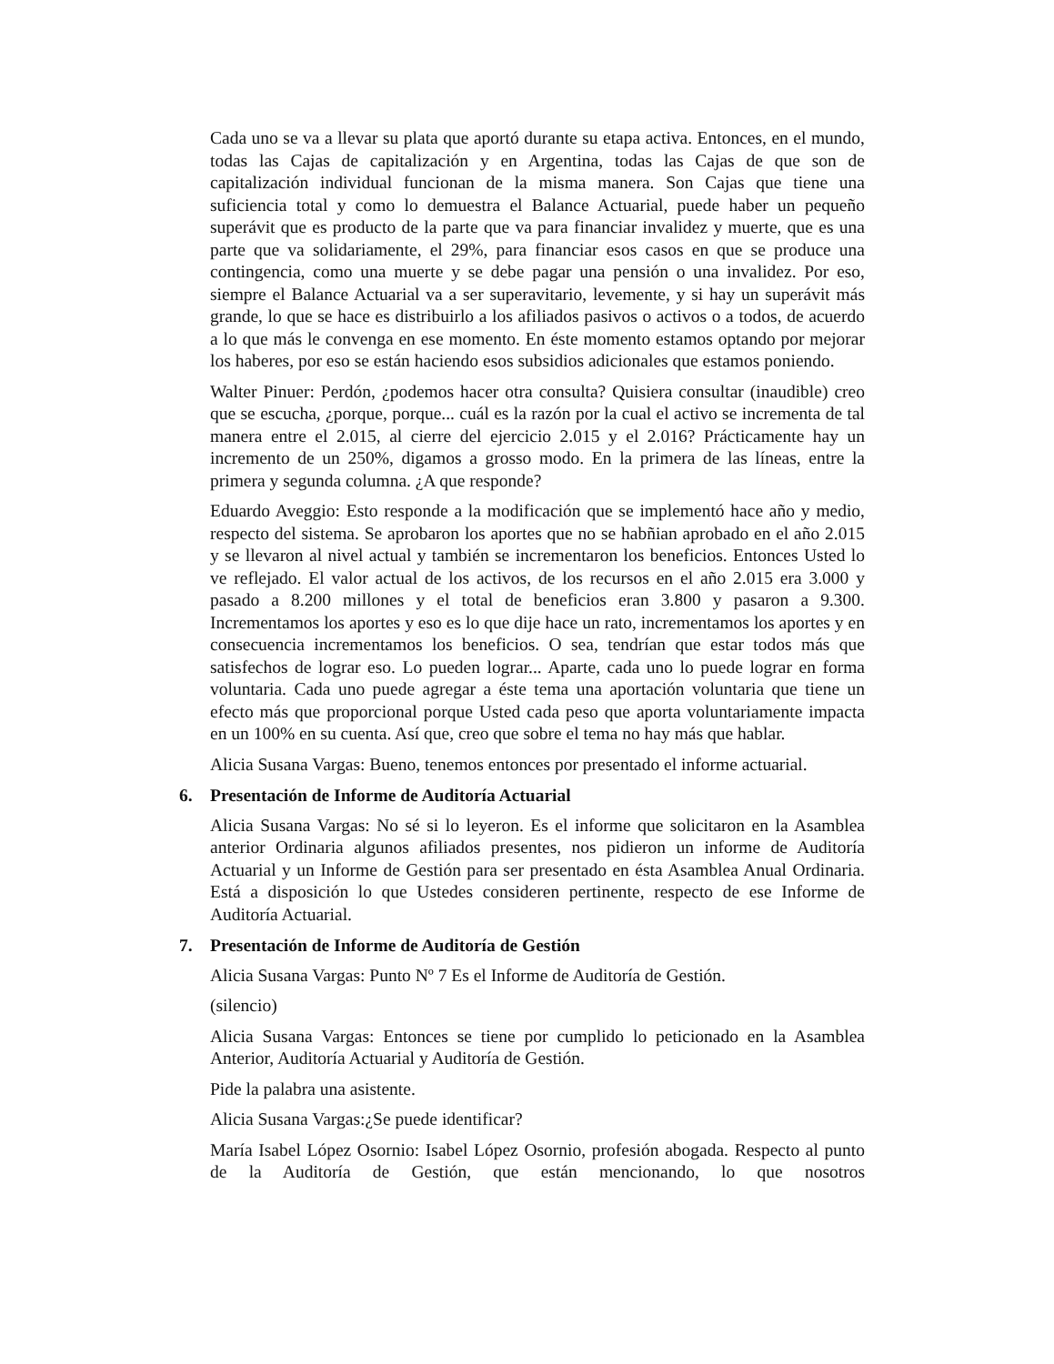Cada uno se va a llevar su plata que aportó durante su etapa activa. Entonces, en el mundo, todas las Cajas de capitalización y en Argentina, todas las Cajas de que son de capitalización individual funcionan de la misma manera. Son Cajas que tiene una suficiencia total y como lo demuestra el Balance Actuarial, puede haber un pequeño superávit que es producto de la parte que va para financiar invalidez y muerte, que es una parte que va solidariamente, el 29%, para financiar esos casos en que se produce una contingencia, como una muerte y se debe pagar una pensión o una invalidez. Por eso, siempre el Balance Actuarial va a ser superavitario, levemente, y si hay un superávit más grande, lo que se hace es distribuirlo a los afiliados pasivos o activos o a todos, de acuerdo a lo que más le convenga en ese momento. En éste momento estamos optando por mejorar los haberes, por eso se están haciendo esos subsidios adicionales que estamos poniendo.
Walter Pinuer: Perdón, ¿podemos hacer otra consulta? Quisiera consultar (inaudible) creo que se escucha, ¿porque, porque... cuál es la razón por la cual el activo se incrementa de tal manera entre el 2.015, al cierre del ejercicio 2.015 y el 2.016? Prácticamente hay un incremento de un 250%, digamos a grosso modo. En la primera de las líneas, entre la primera y segunda columna. ¿A que responde?
Eduardo Aveggio: Esto responde a la modificación que se implementó hace año y medio, respecto del sistema. Se aprobaron los aportes que no se habñian aprobado en el año 2.015 y se llevaron al nivel actual y también se incrementaron los beneficios. Entonces Usted lo ve reflejado. El valor actual de los activos, de los recursos en el año 2.015 era 3.000 y pasado a 8.200 millones y el total de beneficios eran 3.800 y pasaron a 9.300. Incrementamos los aportes y eso es lo que dije hace un rato, incrementamos los aportes y en consecuencia incrementamos los beneficios. O sea, tendrían que estar todos más que satisfechos de lograr eso. Lo pueden lograr... Aparte, cada uno lo puede lograr en forma voluntaria. Cada uno puede agregar a éste tema una aportación voluntaria que tiene un efecto más que proporcional porque Usted cada peso que aporta voluntariamente impacta en un 100% en su cuenta. Así que, creo que sobre el tema no hay más que hablar.
Alicia Susana Vargas: Bueno, tenemos entonces por presentado el informe actuarial.
6. Presentación de Informe de Auditoría Actuarial
Alicia Susana Vargas: No sé si lo leyeron. Es el informe que solicitaron en la Asamblea anterior Ordinaria algunos afiliados presentes, nos pidieron un informe de Auditoría Actuarial y un Informe de Gestión para ser presentado en ésta Asamblea Anual Ordinaria. Está a disposición lo que Ustedes consideren pertinente, respecto de ese Informe de Auditoría Actuarial.
7. Presentación de Informe de Auditoría de Gestión
Alicia Susana Vargas: Punto Nº 7 Es el Informe de Auditoría de Gestión.
(silencio)
Alicia Susana Vargas: Entonces se tiene por cumplido lo peticionado en la Asamblea Anterior, Auditoría Actuarial y Auditoría de Gestión.
Pide la palabra una asistente.
Alicia Susana Vargas:¿Se puede identificar?
María Isabel López Osornio: Isabel López Osornio, profesión abogada. Respecto al punto de la Auditoría de Gestión, que están mencionando, lo que nosotros